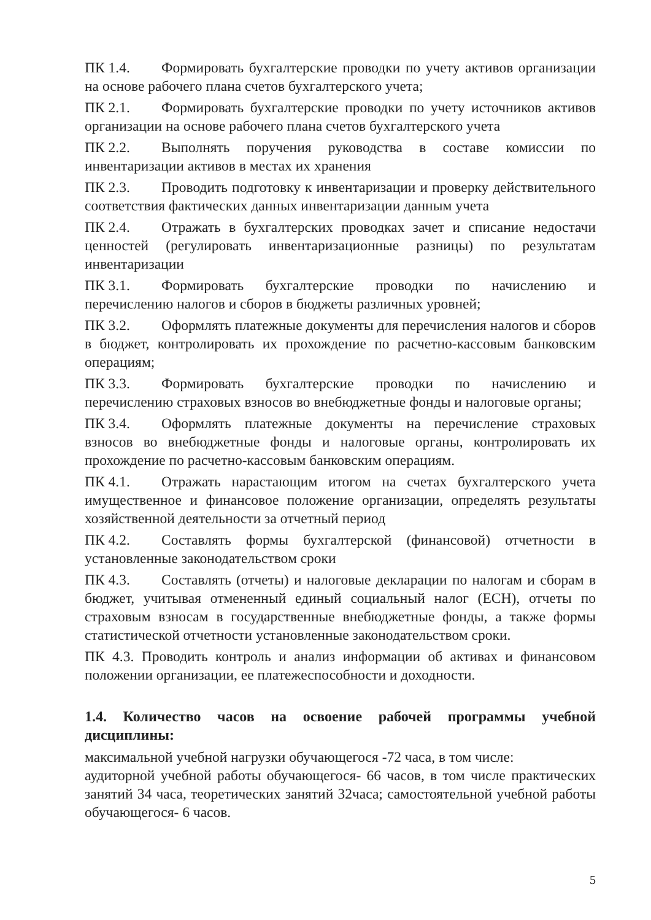ПК 1.4. Формировать бухгалтерские проводки по учету активов организации на основе рабочего плана счетов бухгалтерского учета;
ПК 2.1. Формировать бухгалтерские проводки по учету источников активов организации на основе рабочего плана счетов бухгалтерского учета
ПК 2.2. Выполнять поручения руководства в составе комиссии по инвентаризации активов в местах их хранения
ПК 2.3. Проводить подготовку к инвентаризации и проверку действительного соответствия фактических данных инвентаризации данным учета
ПК 2.4. Отражать в бухгалтерских проводках зачет и списание недостачи ценностей (регулировать инвентаризационные разницы) по результатам инвентаризации
ПК 3.1. Формировать бухгалтерские проводки по начислению и перечислению налогов и сборов в бюджеты различных уровней;
ПК 3.2. Оформлять платежные документы для перечисления налогов и сборов в бюджет, контролировать их прохождение по расчетно-кассовым банковским операциям;
ПК 3.3. Формировать бухгалтерские проводки по начислению и перечислению страховых взносов во внебюджетные фонды и налоговые органы;
ПК 3.4. Оформлять платежные документы на перечисление страховых взносов во внебюджетные фонды и налоговые органы, контролировать их прохождение по расчетно-кассовым банковским операциям.
ПК 4.1. Отражать нарастающим итогом на счетах бухгалтерского учета имущественное и финансовое положение организации, определять результаты хозяйственной деятельности за отчетный период
ПК 4.2. Составлять формы бухгалтерской (финансовой) отчетности в установленные законодательством сроки
ПК 4.3. Составлять (отчеты) и налоговые декларации по налогам и сборам в бюджет, учитывая отмененный единый социальный налог (ЕСН), отчеты по страховым взносам в государственные внебюджетные фонды, а также формы статистической отчетности установленные законодательством сроки.
ПК 4.3. Проводить контроль и анализ информации об активах и финансовом положении организации, ее платежеспособности и доходности.
1.4. Количество часов на освоение рабочей программы учебной дисциплины:
максимальной учебной нагрузки обучающегося -72 часа, в том числе:
аудиторной учебной работы обучающегося- 66 часов, в том числе практических занятий 34 часа, теоретических занятий 32часа; самостоятельной учебной работы обучающегося- 6 часов.
5